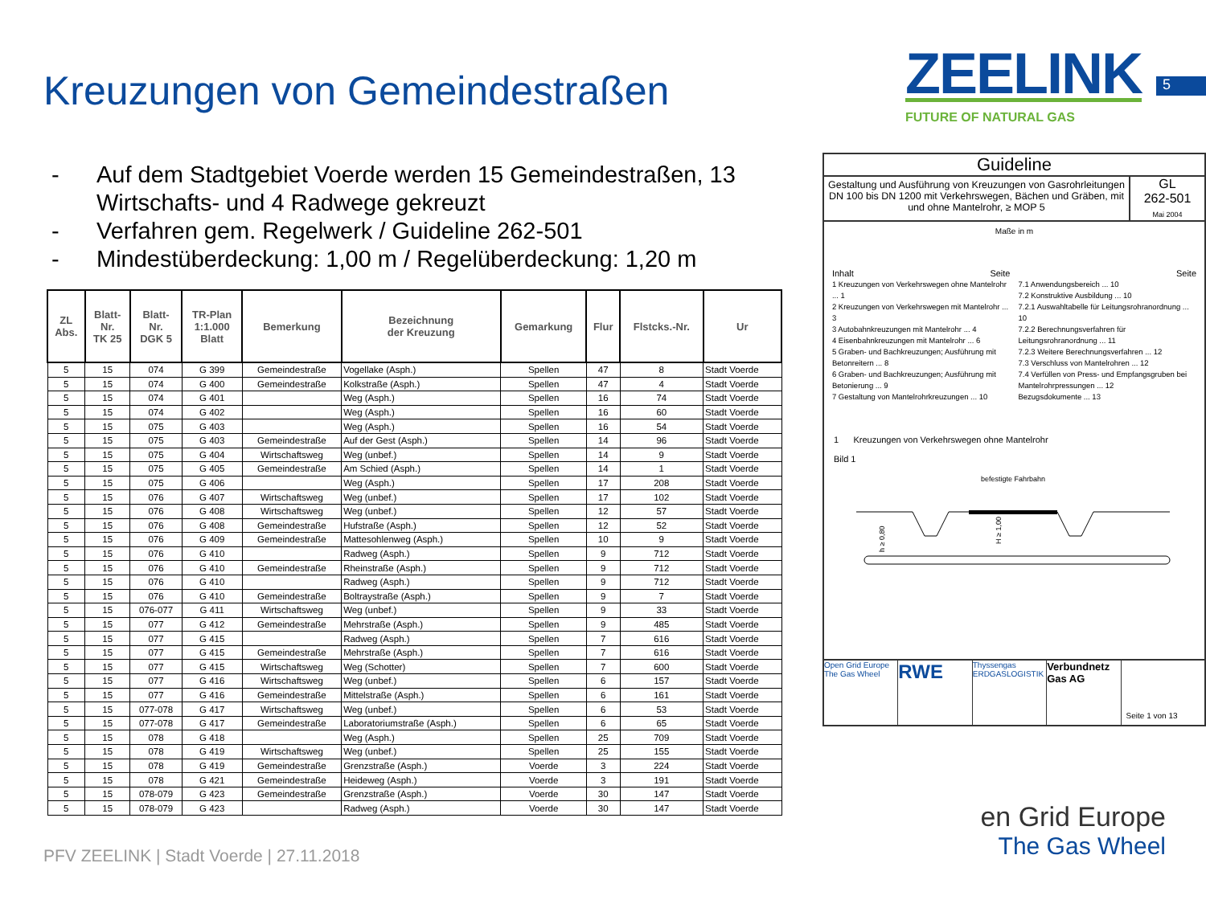Kreuzungen von Gemeindestraßen
ZEELINK
FUTURE OF NATURAL GAS
5
- Auf dem Stadtgebiet Voerde werden 15 Gemeindestraßen, 13 Wirtschafts- und 4 Radwege gekreuzt
- Verfahren gem. Regelwerk / Guideline 262-501
- Mindestüberdeckung: 1,00 m / Regelüberdeckung: 1,20 m
| ZL Abs. | Blatt- Nr. TK 25 | Blatt- Nr. DGK 5 | TR-Plan 1:1.000 Blatt | Bemerkung | Bezeichnung der Kreuzung | Gemarkung | Flur | Flstcks.-Nr. | Ur |
| --- | --- | --- | --- | --- | --- | --- | --- | --- | --- |
| 5 | 15 | 074 | G 399 | Gemeindestraße | Vogellake (Asph.) | Spellen | 47 | 8 | Stadt Voerde |
| 5 | 15 | 074 | G 400 | Gemeindestraße | Kolkstraße (Asph.) | Spellen | 47 | 4 | Stadt Voerde |
| 5 | 15 | 074 | G 401 | | Weg (Asph.) | Spellen | 16 | 74 | Stadt Voerde |
| 5 | 15 | 074 | G 402 | | Weg (Asph.) | Spellen | 16 | 60 | Stadt Voerde |
| 5 | 15 | 075 | G 403 | | Weg (Asph.) | Spellen | 16 | 54 | Stadt Voerde |
| 5 | 15 | 075 | G 403 | Gemeindestraße | Auf der Gest (Asph.) | Spellen | 14 | 96 | Stadt Voerde |
| 5 | 15 | 075 | G 404 | Wirtschaftsweg | Weg (unbef.) | Spellen | 14 | 9 | Stadt Voerde |
| 5 | 15 | 075 | G 405 | Gemeindestraße | Am Schied (Asph.) | Spellen | 14 | 1 | Stadt Voerde |
| 5 | 15 | 075 | G 406 | | Weg (Asph.) | Spellen | 17 | 208 | Stadt Voerde |
| 5 | 15 | 076 | G 407 | Wirtschaftsweg | Weg (unbef.) | Spellen | 17 | 102 | Stadt Voerde |
| 5 | 15 | 076 | G 408 | Wirtschaftsweg | Weg (unbef.) | Spellen | 12 | 57 | Stadt Voerde |
| 5 | 15 | 076 | G 408 | Gemeindestraße | Hufstraße (Asph.) | Spellen | 12 | 52 | Stadt Voerde |
| 5 | 15 | 076 | G 409 | Gemeindestraße | Mattesohlenweg (Asph.) | Spellen | 10 | 9 | Stadt Voerde |
| 5 | 15 | 076 | G 410 | | Radweg (Asph.) | Spellen | 9 | 712 | Stadt Voerde |
| 5 | 15 | 076 | G 410 | Gemeindestraße | Rheinstraße (Asph.) | Spellen | 9 | 712 | Stadt Voerde |
| 5 | 15 | 076 | G 410 | | Radweg (Asph.) | Spellen | 9 | 712 | Stadt Voerde |
| 5 | 15 | 076 | G 410 | Gemeindestraße | Boltraystraße (Asph.) | Spellen | 9 | 7 | Stadt Voerde |
| 5 | 15 | 076-077 | G 411 | Wirtschaftsweg | Weg (unbef.) | Spellen | 9 | 33 | Stadt Voerde |
| 5 | 15 | 077 | G 412 | Gemeindestraße | Mehrstraße (Asph.) | Spellen | 9 | 485 | Stadt Voerde |
| 5 | 15 | 077 | G 415 | | Radweg (Asph.) | Spellen | 7 | 616 | Stadt Voerde |
| 5 | 15 | 077 | G 415 | Gemeindestraße | Mehrstraße (Asph.) | Spellen | 7 | 616 | Stadt Voerde |
| 5 | 15 | 077 | G 415 | Wirtschaftsweg | Weg (Schotter) | Spellen | 7 | 600 | Stadt Voerde |
| 5 | 15 | 077 | G 416 | Wirtschaftsweg | Weg (unbef.) | Spellen | 6 | 157 | Stadt Voerde |
| 5 | 15 | 077 | G 416 | Gemeindestraße | Mittelstraße (Asph.) | Spellen | 6 | 161 | Stadt Voerde |
| 5 | 15 | 077-078 | G 417 | Wirtschaftsweg | Weg (unbef.) | Spellen | 6 | 53 | Stadt Voerde |
| 5 | 15 | 077-078 | G 417 | Gemeindestraße | Laboratoriumstraße (Asph.) | Spellen | 6 | 65 | Stadt Voerde |
| 5 | 15 | 078 | G 418 | | Weg (Asph.) | Spellen | 25 | 709 | Stadt Voerde |
| 5 | 15 | 078 | G 419 | Wirtschaftsweg | Weg (unbef.) | Spellen | 25 | 155 | Stadt Voerde |
| 5 | 15 | 078 | G 419 | Gemeindestraße | Grenzstraße (Asph.) | Voerde | 3 | 224 | Stadt Voerde |
| 5 | 15 | 078 | G 421 | Gemeindestraße | Heideweg (Asph.) | Voerde | 3 | 191 | Stadt Voerde |
| 5 | 15 | 078-079 | G 423 | Gemeindestraße | Grenzstraße (Asph.) | Voerde | 30 | 147 | Stadt Voerde |
| 5 | 15 | 078-079 | G 423 | | Radweg (Asph.) | Voerde | 30 | 147 | Stadt Voerde |
Guideline
Gestaltung und Ausführung von Kreuzungen von Gasrohrleitungen DN 100 bis DN 1200 mit Verkehrswegen, Bächen und Gräben, mit und ohne Mantelrohr, ≥ MOP 5
GL
262-501
Mai 2004
Maße in m
Inhalt Seite
1 Kreuzungen von Verkehrswegen ohne Mantelrohr ... 1
2 Kreuzungen von Verkehrswegen mit Mantelrohr ... 3
3 Autobahnkreuzungen mit Mantelrohr ... 4
4 Eisenbahnkreuzungen mit Mantelrohr ... 6
5 Graben- und Bachkreuzungen; Ausführung mit Betonreitern ... 8
6 Graben- und Bachkreuzungen; Ausführung mit Betonierung ... 9
7 Gestaltung von Mantelrohrkreuzungen ... 10
Seite
7.1 Anwendungsbereich ... 10
7.2 Konstruktive Ausbildung ... 10
7.2.1 Auswahltabelle für Leitungsrohranordnung ... 10
7.2.2 Berechnungsverfahren für Leitungsrohranordnung ... 11
7.2.3 Weitere Berechnungsverfahren ... 12
7.3 Verschluss von Mantelrohren ... 12
7.4 Verfüllen von Press- und Empfangsgruben bei Mantelrohrpressungen ... 12
Bezugsdokumente ... 13
1 Kreuzungen von Verkehrswegen ohne Mantelrohr
Bild 1
befestigte Fahrbahn
h ≥ 0,80
H ≥ 1,00
Open Grid Europe
The Gas Wheel
RWE
Thyssengas
ERDGASLOGISTIK
Verbundnetz Gas AG
Seite 1 von 13
PFV ZEELINK | Stadt Voerde | 27.11.2018
en Grid Europe
The Gas Wheel